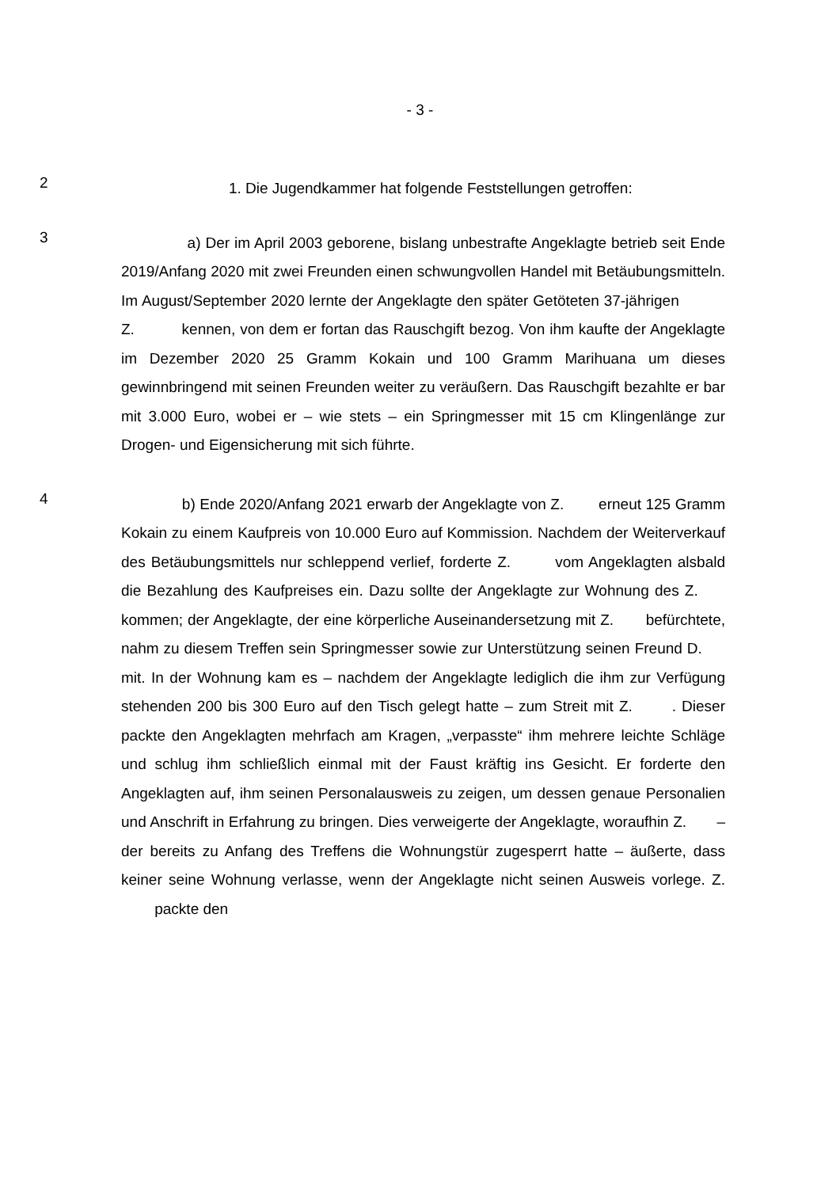- 3 -
2
1. Die Jugendkammer hat folgende Feststellungen getroffen:
3
a) Der im April 2003 geborene, bislang unbestrafte Angeklagte betrieb seit Ende 2019/Anfang 2020 mit zwei Freunden einen schwungvollen Handel mit Betäubungsmitteln. Im August/September 2020 lernte der Angeklagte den später Getöteten 37-jährigen Z. kennen, von dem er fortan das Rauschgift bezog. Von ihm kaufte der Angeklagte im Dezember 2020 25 Gramm Kokain und 100 Gramm Marihuana um dieses gewinnbringend mit seinen Freunden weiter zu veräußern. Das Rauschgift bezahlte er bar mit 3.000 Euro, wobei er – wie stets – ein Springmesser mit 15 cm Klingenlänge zur Drogen- und Eigensicherung mit sich führte.
4
b) Ende 2020/Anfang 2021 erwarb der Angeklagte von Z. erneut 125 Gramm Kokain zu einem Kaufpreis von 10.000 Euro auf Kommission. Nachdem der Weiterverkauf des Betäubungsmittels nur schleppend verlief, forderte Z. vom Angeklagten alsbald die Bezahlung des Kaufpreises ein. Dazu sollte der Angeklagte zur Wohnung des Z. kommen; der Angeklagte, der eine körperliche Auseinandersetzung mit Z. befürchtete, nahm zu diesem Treffen sein Springmesser sowie zur Unterstützung seinen Freund D. mit. In der Wohnung kam es – nachdem der Angeklagte lediglich die ihm zur Verfügung stehenden 200 bis 300 Euro auf den Tisch gelegt hatte – zum Streit mit Z. . Dieser packte den Angeklagten mehrfach am Kragen, „verpasste“ ihm mehrere leichte Schläge und schlug ihm schließlich einmal mit der Faust kräftig ins Gesicht. Er forderte den Angeklagten auf, ihm seinen Personalausweis zu zeigen, um dessen genaue Personalien und Anschrift in Erfahrung zu bringen. Dies verweigerte der Angeklagte, woraufhin Z. – der bereits zu Anfang des Treffens die Wohnungstür zugesperrt hatte – äußerte, dass keiner seine Wohnung verlasse, wenn der Angeklagte nicht seinen Ausweis vorlege. Z. packte den